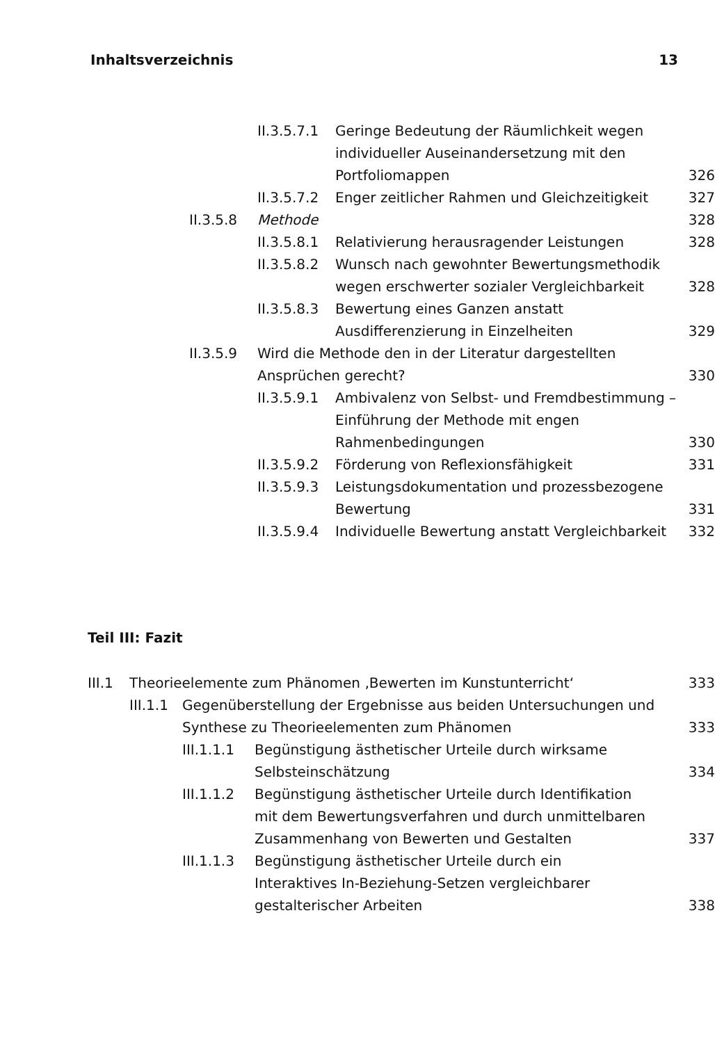Inhaltsverzeichnis 13
II.3.5.7.1 Geringe Bedeutung der Räumlichkeit wegen individueller Auseinandersetzung mit den Portfoliomappen 326
II.3.5.7.2 Enger zeitlicher Rahmen und Gleichzeitigkeit 327
II.3.5.8 Methode 328
II.3.5.8.1 Relativierung herausragender Leistungen 328
II.3.5.8.2 Wunsch nach gewohnter Bewertungsmethodik wegen erschwerter sozialer Vergleichbarkeit 328
II.3.5.8.3 Bewertung eines Ganzen anstatt Ausdifferenzierung in Einzelheiten 329
II.3.5.9 Wird die Methode den in der Literatur dargestellten Ansprüchen gerecht? 330
II.3.5.9.1 Ambivalenz von Selbst- und Fremdbestimmung – Einführung der Methode mit engen Rahmenbedingungen 330
II.3.5.9.2 Förderung von Reflexionsfähigkeit 331
II.3.5.9.3 Leistungsdokumentation und prozessbezogene Bewertung 331
II.3.5.9.4 Individuelle Bewertung anstatt Vergleichbarkeit 332
Teil III: Fazit
III.1 Theorieelemente zum Phänomen ‚Bewerten im Kunstunterricht‘333
III.1.1 Gegenüberstellung der Ergebnisse aus beiden Untersuchungen und Synthese zu Theorieelementen zum Phänomen 333
III.1.1.1 Begünstigung ästhetischer Urteile durch wirksame Selbsteinschätzung 334
III.1.1.2 Begünstigung ästhetischer Urteile durch Identifikation mit dem Bewertungsverfahren und durch unmittelbaren Zusammenhang von Bewerten und Gestalten 337
III.1.1.3 Begünstigung ästhetischer Urteile durch ein Interaktives In-Beziehung-Setzen vergleichbarer gestalterischer Arbeiten 338